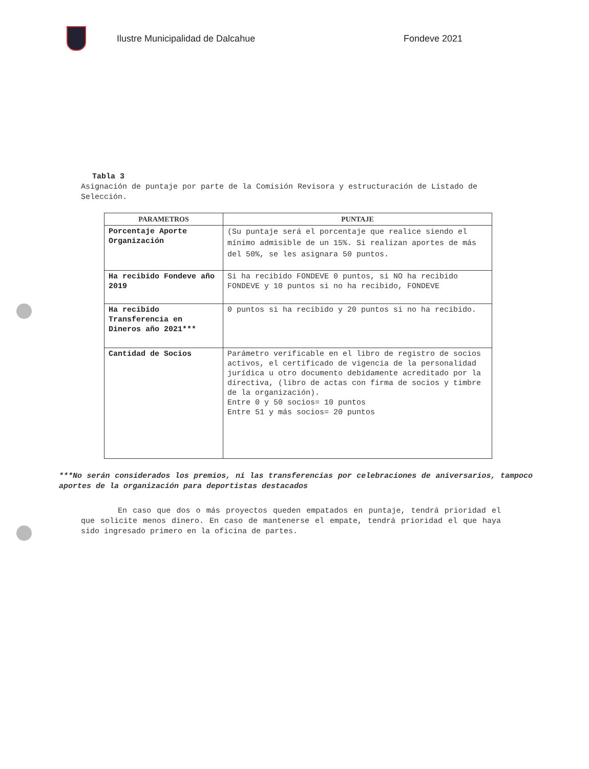Ilustre Municipalidad de Dalcahue Fondeve 2021
Tabla 3
Asignación de puntaje por parte de la Comisión Revisora y estructuración de Listado de Selección.
| PARAMETROS | PUNTAJE |
| --- | --- |
| Porcentaje Aporte Organización | (Su puntaje será el porcentaje que realice siendo el mínimo admisible de un 15%. Si realizan aportes de más del 50%, se les asignara 50 puntos. |
| Ha recibido Fondeve año 2019 | Si ha recibido FONDEVE 0 puntos, si NO ha recibido FONDEVE y 10 puntos si no ha recibido, FONDEVE |
| Ha recibido Transferencia en Dineros año 2021*** | 0 puntos si ha recibido y 20 puntos si no ha recibido. |
| Cantidad de Socios | Parámetro verificable en el libro de registro de socios activos, el certificado de vigencia de la personalidad jurídica u otro documento debidamente acreditado por la directiva, (libro de actas con firma de socios y timbre de la organización). Entre 0 y 50 socios= 10 puntos Entre 51 y más socios= 20 puntos |
***No serán considerados los premios, ni las transferencias por celebraciones de aniversarios, tampoco aportes de la organización para deportistas destacados
En caso que dos o más proyectos queden empatados en puntaje, tendrá prioridad el que solicite menos dinero. En caso de mantenerse el empate, tendrá prioridad el que haya sido ingresado primero en la oficina de partes.